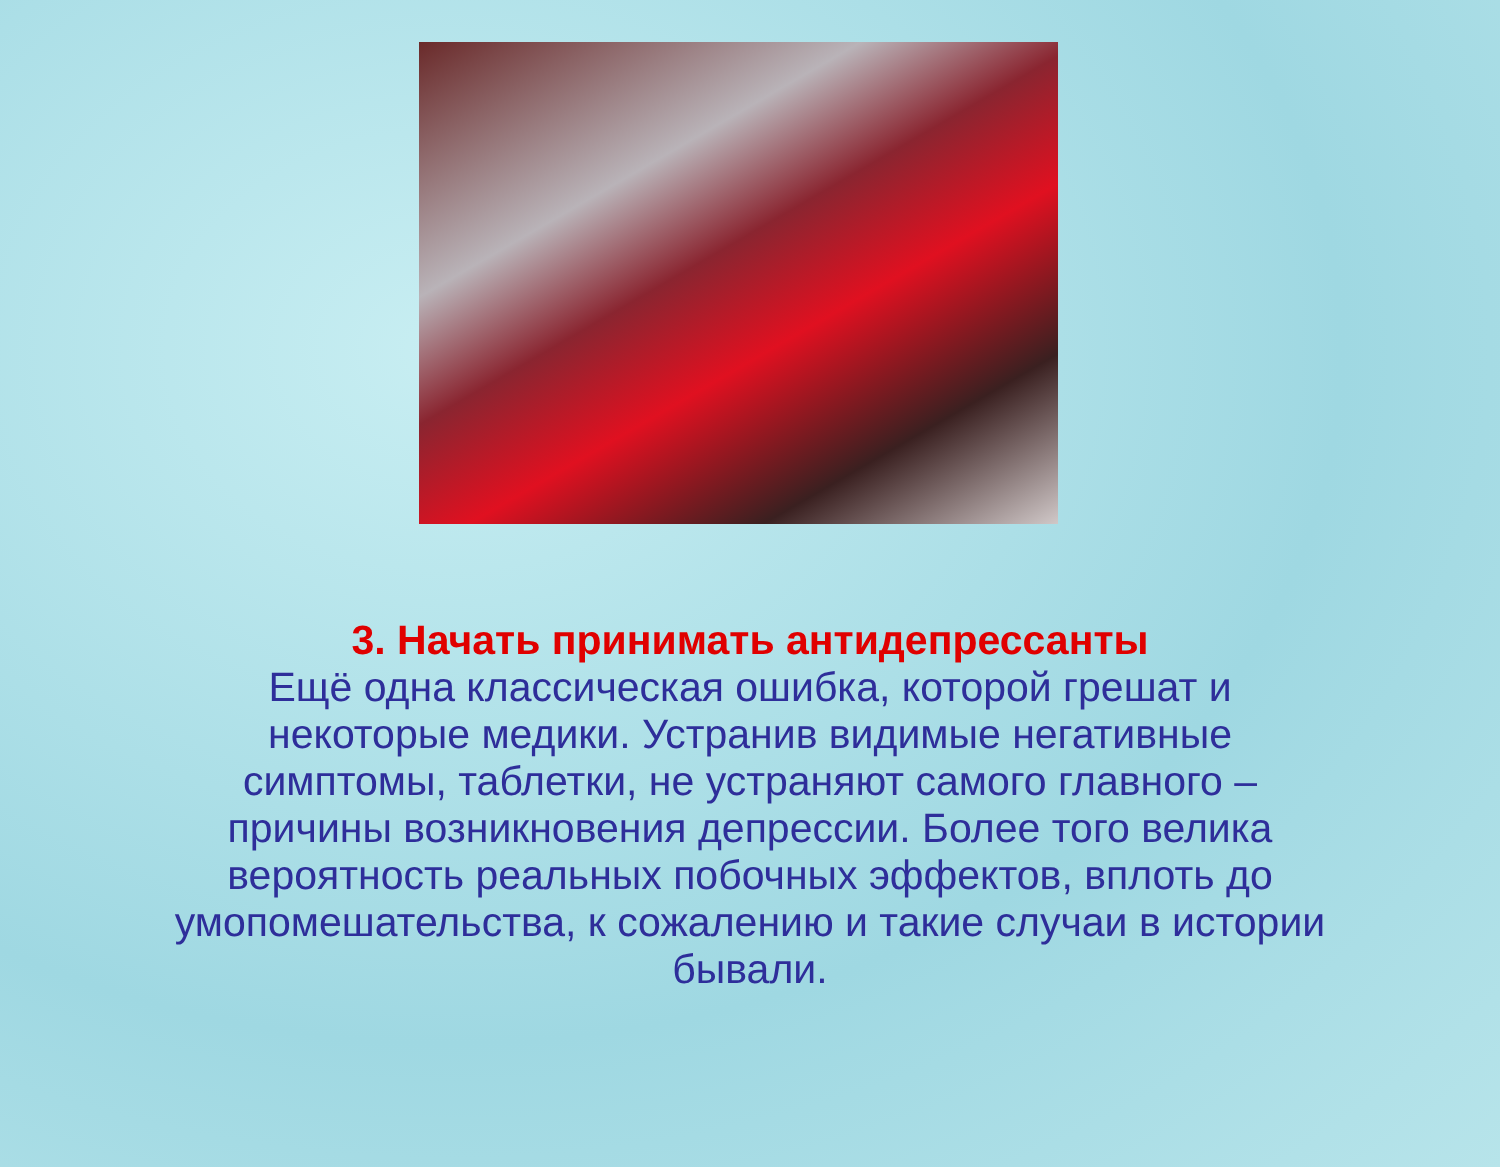3. Начать принимать антидепрессанты
Ещё одна классическая ошибка, которой грешат и
некоторые медики. Устранив видимые негативные
симптомы, таблетки, не устраняют самого главного –
причины возникновения депрессии. Более того велика
вероятность реальных побочных эффектов, вплоть до
умопомешательства, к сожалению и такие случаи в истории
бывали.